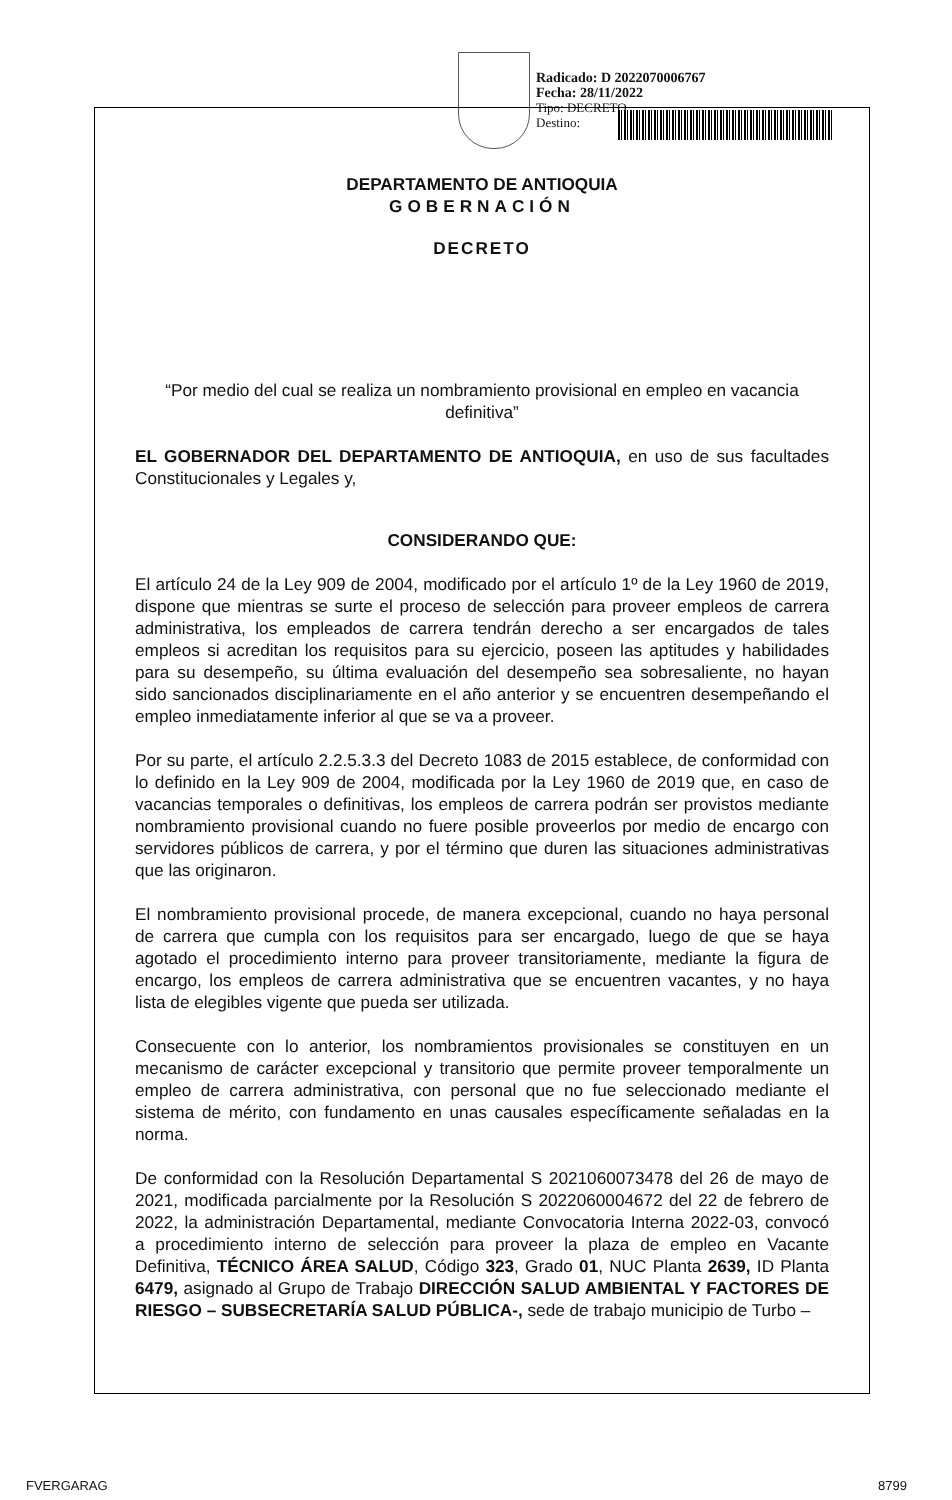Radicado: D 2022070006767
Fecha: 28/11/2022
Tipo: DECRETO
Destino:
DEPARTAMENTO DE ANTIOQUIA
GOBERNACIÓN
DECRETO
“Por medio del cual se realiza un nombramiento provisional en empleo en vacancia definitiva”
EL GOBERNADOR DEL DEPARTAMENTO DE ANTIOQUIA, en uso de sus facultades Constitucionales y Legales y,
CONSIDERANDO QUE:
El artículo 24 de la Ley 909 de 2004, modificado por el artículo 1º de la Ley 1960 de 2019, dispone que mientras se surte el proceso de selección para proveer empleos de carrera administrativa, los empleados de carrera tendrán derecho a ser encargados de tales empleos si acreditan los requisitos para su ejercicio, poseen las aptitudes y habilidades para su desempeño, su última evaluación del desempeño sea sobresaliente, no hayan sido sancionados disciplinariamente en el año anterior y se encuentren desempeñando el empleo inmediatamente inferior al que se va a proveer.
Por su parte, el artículo 2.2.5.3.3 del Decreto 1083 de 2015 establece, de conformidad con lo definido en la Ley 909 de 2004, modificada por la Ley 1960 de 2019 que, en caso de vacancias temporales o definitivas, los empleos de carrera podrán ser provistos mediante nombramiento provisional cuando no fuere posible proveerlos por medio de encargo con servidores públicos de carrera, y por el término que duren las situaciones administrativas que las originaron.
El nombramiento provisional procede, de manera excepcional, cuando no haya personal de carrera que cumpla con los requisitos para ser encargado, luego de que se haya agotado el procedimiento interno para proveer transitoriamente, mediante la figura de encargo, los empleos de carrera administrativa que se encuentren vacantes, y no haya lista de elegibles vigente que pueda ser utilizada.
Consecuente con lo anterior, los nombramientos provisionales se constituyen en un mecanismo de carácter excepcional y transitorio que permite proveer temporalmente un empleo de carrera administrativa, con personal que no fue seleccionado mediante el sistema de mérito, con fundamento en unas causales específicamente señaladas en la norma.
De conformidad con la Resolución Departamental S 2021060073478 del 26 de mayo de 2021, modificada parcialmente por la Resolución S 2022060004672 del 22 de febrero de 2022, la administración Departamental, mediante Convocatoria Interna 2022-03, convocó a procedimiento interno de selección para proveer la plaza de empleo en Vacante Definitiva, TÉCNICO ÁREA SALUD, Código 323, Grado 01, NUC Planta 2639, ID Planta 6479, asignado al Grupo de Trabajo DIRECCIÓN SALUD AMBIENTAL Y FACTORES DE RIESGO – SUBSECRETARÍA SALUD PÚBLICA-, sede de trabajo municipio de Turbo –
FVERGARAG 8799